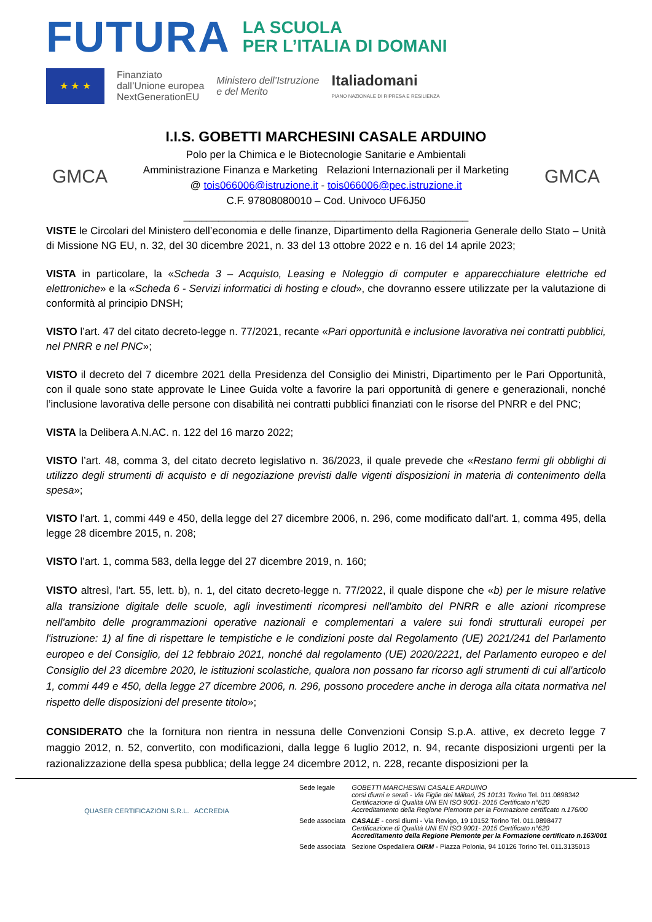FUTURA
LA SCUOLA
PER L’ITALIA DI DOMANI
★ ★ ★
Finanziato
dall’Unione europea
NextGenerationEU
Ministero dell’Istruzione
e del Merito
Italiadomani
PIANO NAZIONALE DI RIPRESA E RESILIENZA
GMCA
I.I.S. GOBETTI MARCHESINI CASALE ARDUINO
Polo per la Chimica e le Biotecnologie Sanitarie e Ambientali
Amministrazione Finanza e Marketing Relazioni Internazionali per il Marketing
@ tois066006@istruzione.it - tois066006@pec.istruzione.it
C.F. 97808080010 – Cod. Univoco UF6J50
_________________________________________________
GMCA
VISTE le Circolari del Ministero dell’economia e delle finanze, Dipartimento della Ragioneria Generale dello Stato – Unità di Missione NG EU, n. 32, del 30 dicembre 2021, n. 33 del 13 ottobre 2022 e n. 16 del 14 aprile 2023;
VISTA in particolare, la «Scheda 3 – Acquisto, Leasing e Noleggio di computer e apparecchiature elettriche ed elettroniche» e la «Scheda 6 - Servizi informatici di hosting e cloud», che dovranno essere utilizzate per la valutazione di conformità al principio DNSH;
VISTO l’art. 47 del citato decreto-legge n. 77/2021, recante «Pari opportunità e inclusione lavorativa nei contratti pubblici, nel PNRR e nel PNC»;
VISTO il decreto del 7 dicembre 2021 della Presidenza del Consiglio dei Ministri, Dipartimento per le Pari Opportunità, con il quale sono state approvate le Linee Guida volte a favorire la pari opportunità di genere e generazionali, nonché l’inclusione lavorativa delle persone con disabilità nei contratti pubblici finanziati con le risorse del PNRR e del PNC;
VISTA la Delibera A.N.AC. n. 122 del 16 marzo 2022;
VISTO l’art. 48, comma 3, del citato decreto legislativo n. 36/2023, il quale prevede che «Restano fermi gli obblighi di utilizzo degli strumenti di acquisto e di negoziazione previsti dalle vigenti disposizioni in materia di contenimento della spesa»;
VISTO l’art. 1, commi 449 e 450, della legge del 27 dicembre 2006, n. 296, come modificato dall’art. 1, comma 495, della legge 28 dicembre 2015, n. 208;
VISTO l’art. 1, comma 583, della legge del 27 dicembre 2019, n. 160;
VISTO altresì, l’art. 55, lett. b), n. 1, del citato decreto-legge n. 77/2022, il quale dispone che «b) per le misure relative alla transizione digitale delle scuole, agli investimenti ricompresi nell'ambito del PNRR e alle azioni ricomprese nell'ambito delle programmazioni operative nazionali e complementari a valere sui fondi strutturali europei per l'istruzione: 1) al fine di rispettare le tempistiche e le condizioni poste dal Regolamento (UE) 2021/241 del Parlamento europeo e del Consiglio, del 12 febbraio 2021, nonché dal regolamento (UE) 2020/2221, del Parlamento europeo e del Consiglio del 23 dicembre 2020, le istituzioni scolastiche, qualora non possano far ricorso agli strumenti di cui all'articolo 1, commi 449 e 450, della legge 27 dicembre 2006, n. 296, possono procedere anche in deroga alla citata normativa nel rispetto delle disposizioni del presente titolo»;
CONSIDERATO che la fornitura non rientra in nessuna delle Convenzioni Consip S.p.A. attive, ex decreto legge 7 maggio 2012, n. 52, convertito, con modificazioni, dalla legge 6 luglio 2012, n. 94, recante disposizioni urgenti per la razionalizzazione della spesa pubblica; della legge 24 dicembre 2012, n. 228, recante disposizioni per la
QUASER CERTIFICAZIONI S.R.L. ACCREDIA
| Sede legale | GOBETTI MARCHESINI CASALE ARDUINO corsi diurni e serali - Via Figlie dei Militari, 25 10131 Torino Tel. 011.0898342 Certificazione di Qualità UNI EN ISO 9001- 2015 Certificato n°620 Accreditamento della Regione Piemonte per la Formazione certificato n.176/00 |
| Sede associata | CASALE - corsi diurni - Via Rovigo, 19 10152 Torino Tel. 011.0898477 Certificazione di Qualità UNI EN ISO 9001- 2015 Certificato n°620 Accreditamento della Regione Piemonte per la Formazione certificato n.163/001 |
| Sede associata | Sezione Ospedaliera OIRM - Piazza Polonia, 94 10126 Torino Tel. 011.3135013 |